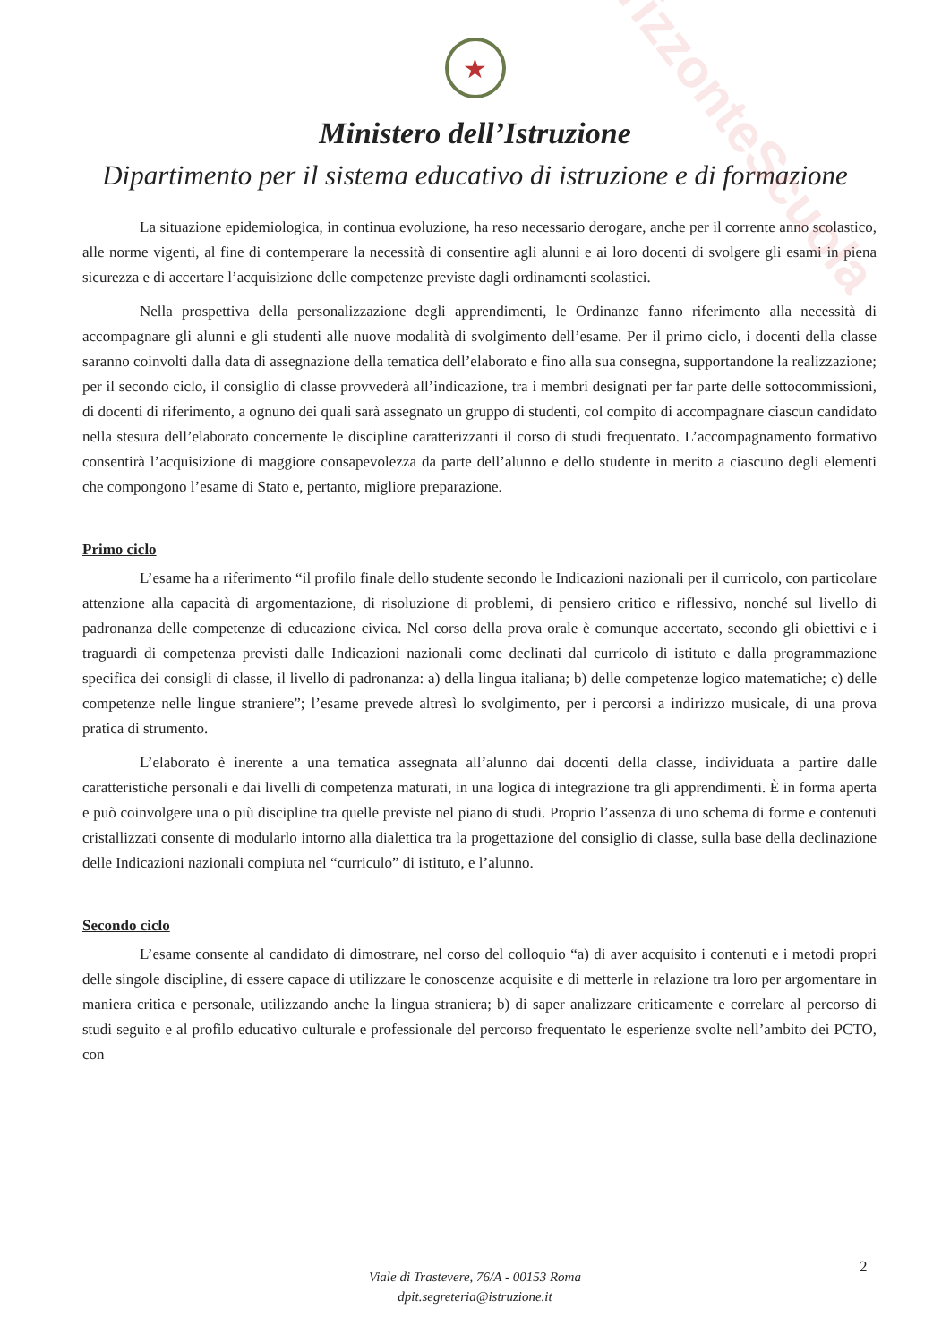OrizzonteScuola
★
Ministero dell’Istruzione
Dipartimento per il sistema educativo di istruzione e di formazione
La situazione epidemiologica, in continua evoluzione, ha reso necessario derogare, anche per il corrente anno scolastico, alle norme vigenti, al fine di contemperare la necessità di consentire agli alunni e ai loro docenti di svolgere gli esami in piena sicurezza e di accertare l’acquisizione delle competenze previste dagli ordinamenti scolastici.
Nella prospettiva della personalizzazione degli apprendimenti, le Ordinanze fanno riferimento alla necessità di accompagnare gli alunni e gli studenti alle nuove modalità di svolgimento dell’esame. Per il primo ciclo, i docenti della classe saranno coinvolti dalla data di assegnazione della tematica dell’elaborato e fino alla sua consegna, supportandone la realizzazione; per il secondo ciclo, il consiglio di classe provvederà all’indicazione, tra i membri designati per far parte delle sottocommissioni, di docenti di riferimento, a ognuno dei quali sarà assegnato un gruppo di studenti, col compito di accompagnare ciascun candidato nella stesura dell’elaborato concernente le discipline caratterizzanti il corso di studi frequentato. L’accompagnamento formativo consentirà l’acquisizione di maggiore consapevolezza da parte dell’alunno e dello studente in merito a ciascuno degli elementi che compongono l’esame di Stato e, pertanto, migliore preparazione.
Primo ciclo
L’esame ha a riferimento “il profilo finale dello studente secondo le Indicazioni nazionali per il curricolo, con particolare attenzione alla capacità di argomentazione, di risoluzione di problemi, di pensiero critico e riflessivo, nonché sul livello di padronanza delle competenze di educazione civica. Nel corso della prova orale è comunque accertato, secondo gli obiettivi e i traguardi di competenza previsti dalle Indicazioni nazionali come declinati dal curricolo di istituto e dalla programmazione specifica dei consigli di classe, il livello di padronanza: a) della lingua italiana; b) delle competenze logico matematiche; c) delle competenze nelle lingue straniere”; l’esame prevede altresì lo svolgimento, per i percorsi a indirizzo musicale, di una prova pratica di strumento.
L’elaborato è inerente a una tematica assegnata all’alunno dai docenti della classe, individuata a partire dalle caratteristiche personali e dai livelli di competenza maturati, in una logica di integrazione tra gli apprendimenti. È in forma aperta e può coinvolgere una o più discipline tra quelle previste nel piano di studi. Proprio l’assenza di uno schema di forme e contenuti cristallizzati consente di modularlo intorno alla dialettica tra la progettazione del consiglio di classe, sulla base della declinazione delle Indicazioni nazionali compiuta nel “curriculo” di istituto, e l’alunno.
Secondo ciclo
L’esame consente al candidato di dimostrare, nel corso del colloquio “a) di aver acquisito i contenuti e i metodi propri delle singole discipline, di essere capace di utilizzare le conoscenze acquisite e di metterle in relazione tra loro per argomentare in maniera critica e personale, utilizzando anche la lingua straniera; b) di saper analizzare criticamente e correlare al percorso di studi seguito e al profilo educativo culturale e professionale del percorso frequentato le esperienze svolte nell’ambito dei PCTO, con
2
Viale di Trastevere, 76/A - 00153 Roma
dpit.segreteria@istruzione.it